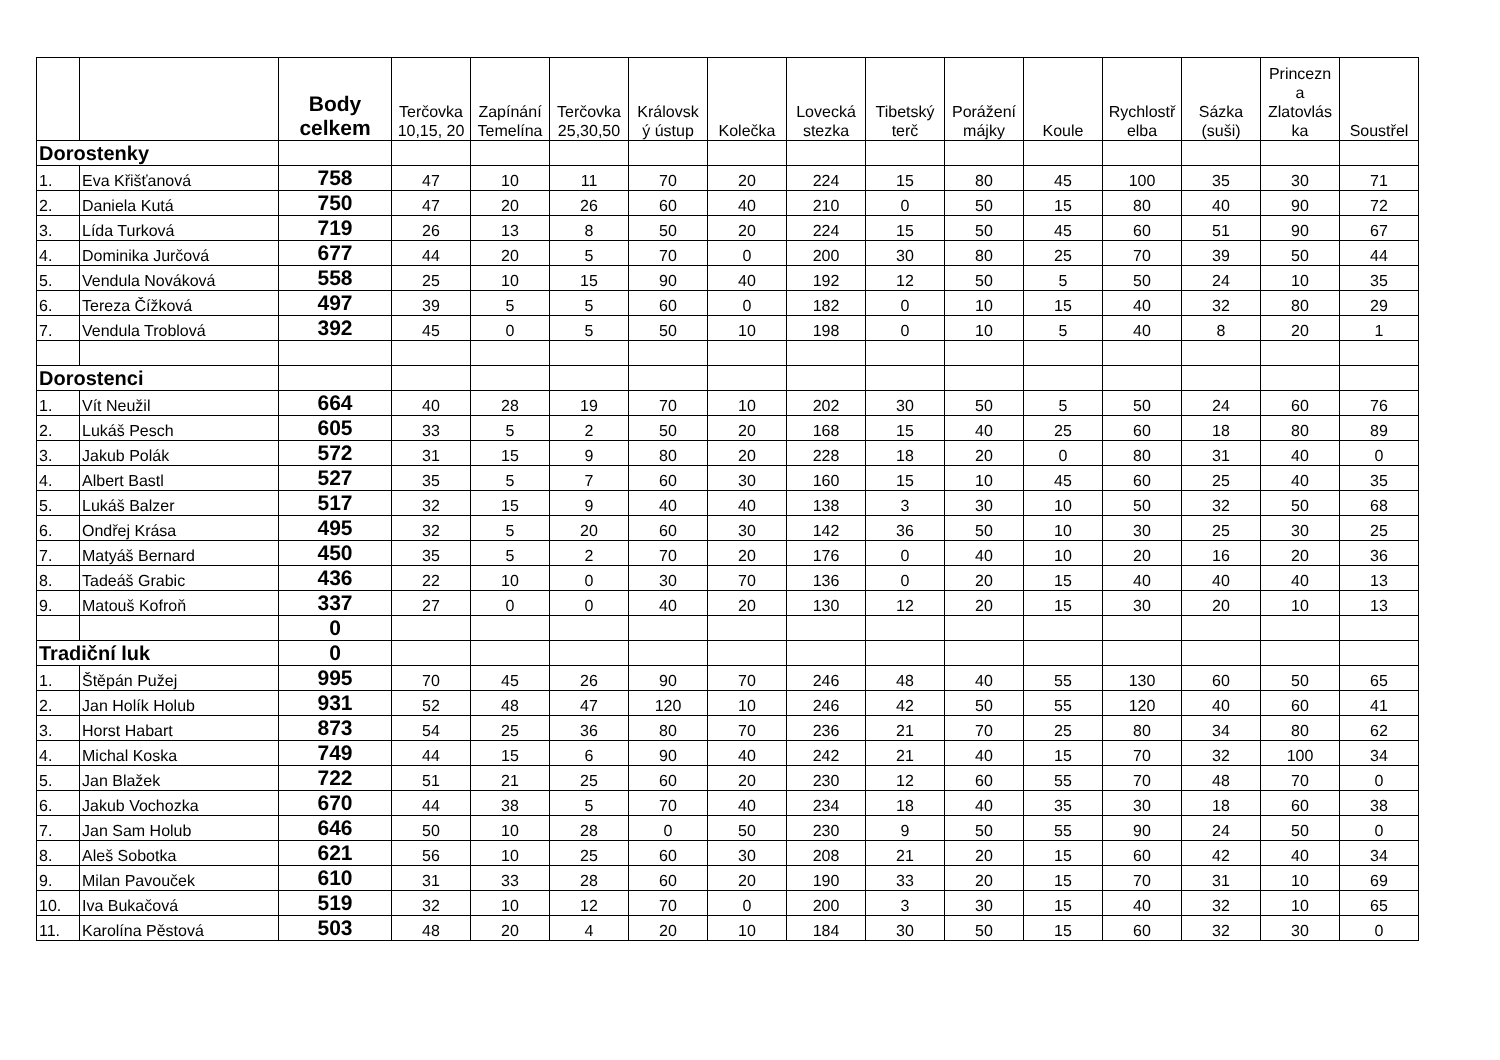| | | Body celkem | Terčovka 10,15, 20 | Zapínání Temelína | Terčovka 25,30,50 | Královsk ý ústup | Kolečka | Lovecká stezka | Tibetský terč | Porážení májky | Koule | Rychlostř elba | Sázka (suši) | Princezn a Zlatovlás ka | Soustřel |
| --- | --- | --- | --- | --- | --- | --- | --- | --- | --- | --- | --- | --- | --- | --- | --- |
| Dorostenky | | | | | | | | | | | | | | | |
| 1. | Eva Křišťanová | 758 | 47 | 10 | 11 | 70 | 20 | 224 | 15 | 80 | 45 | 100 | 35 | 30 | 71 |
| 2. | Daniela Kutá | 750 | 47 | 20 | 26 | 60 | 40 | 210 | 0 | 50 | 15 | 80 | 40 | 90 | 72 |
| 3. | Lída Turková | 719 | 26 | 13 | 8 | 50 | 20 | 224 | 15 | 50 | 45 | 60 | 51 | 90 | 67 |
| 4. | Dominika Jurčová | 677 | 44 | 20 | 5 | 70 | 0 | 200 | 30 | 80 | 25 | 70 | 39 | 50 | 44 |
| 5. | Vendula Nováková | 558 | 25 | 10 | 15 | 90 | 40 | 192 | 12 | 50 | 5 | 50 | 24 | 10 | 35 |
| 6. | Tereza Čížková | 497 | 39 | 5 | 5 | 60 | 0 | 182 | 0 | 10 | 15 | 40 | 32 | 80 | 29 |
| 7. | Vendula Troblová | 392 | 45 | 0 | 5 | 50 | 10 | 198 | 0 | 10 | 5 | 40 | 8 | 20 | 1 |
| Dorostenci | | | | | | | | | | | | | | | |
| 1. | Vít Neužil | 664 | 40 | 28 | 19 | 70 | 10 | 202 | 30 | 50 | 5 | 50 | 24 | 60 | 76 |
| 2. | Lukáš Pesch | 605 | 33 | 5 | 2 | 50 | 20 | 168 | 15 | 40 | 25 | 60 | 18 | 80 | 89 |
| 3. | Jakub Polák | 572 | 31 | 15 | 9 | 80 | 20 | 228 | 18 | 20 | 0 | 80 | 31 | 40 | 0 |
| 4. | Albert Bastl | 527 | 35 | 5 | 7 | 60 | 30 | 160 | 15 | 10 | 45 | 60 | 25 | 40 | 35 |
| 5. | Lukáš Balzer | 517 | 32 | 15 | 9 | 40 | 40 | 138 | 3 | 30 | 10 | 50 | 32 | 50 | 68 |
| 6. | Ondřej Krása | 495 | 32 | 5 | 20 | 60 | 30 | 142 | 36 | 50 | 10 | 30 | 25 | 30 | 25 |
| 7. | Matyáš Bernard | 450 | 35 | 5 | 2 | 70 | 20 | 176 | 0 | 40 | 10 | 20 | 16 | 20 | 36 |
| 8. | Tadeáš Grabic | 436 | 22 | 10 | 0 | 30 | 70 | 136 | 0 | 20 | 15 | 40 | 40 | 40 | 13 |
| 9. | Matouš Kofroň | 337 | 27 | 0 | 0 | 40 | 20 | 130 | 12 | 20 | 15 | 30 | 20 | 10 | 13 |
| | | 0 | | | | | | | | | | | | | |
| Tradiční luk | | 0 | | | | | | | | | | | | | |
| 1. | Štěpán Pužej | 995 | 70 | 45 | 26 | 90 | 70 | 246 | 48 | 40 | 55 | 130 | 60 | 50 | 65 |
| 2. | Jan Holík Holub | 931 | 52 | 48 | 47 | 120 | 10 | 246 | 42 | 50 | 55 | 120 | 40 | 60 | 41 |
| 3. | Horst Habart | 873 | 54 | 25 | 36 | 80 | 70 | 236 | 21 | 70 | 25 | 80 | 34 | 80 | 62 |
| 4. | Michal Koska | 749 | 44 | 15 | 6 | 90 | 40 | 242 | 21 | 40 | 15 | 70 | 32 | 100 | 34 |
| 5. | Jan Blažek | 722 | 51 | 21 | 25 | 60 | 20 | 230 | 12 | 60 | 55 | 70 | 48 | 70 | 0 |
| 6. | Jakub Vochozka | 670 | 44 | 38 | 5 | 70 | 40 | 234 | 18 | 40 | 35 | 30 | 18 | 60 | 38 |
| 7. | Jan Sam Holub | 646 | 50 | 10 | 28 | 0 | 50 | 230 | 9 | 50 | 55 | 90 | 24 | 50 | 0 |
| 8. | Aleš Sobotka | 621 | 56 | 10 | 25 | 60 | 30 | 208 | 21 | 20 | 15 | 60 | 42 | 40 | 34 |
| 9. | Milan Pavouček | 610 | 31 | 33 | 28 | 60 | 20 | 190 | 33 | 20 | 15 | 70 | 31 | 10 | 69 |
| 10. | Iva Bukačová | 519 | 32 | 10 | 12 | 70 | 0 | 200 | 3 | 30 | 15 | 40 | 32 | 10 | 65 |
| 11. | Karolína Pěstová | 503 | 48 | 20 | 4 | 20 | 10 | 184 | 30 | 50 | 15 | 60 | 32 | 30 | 0 |